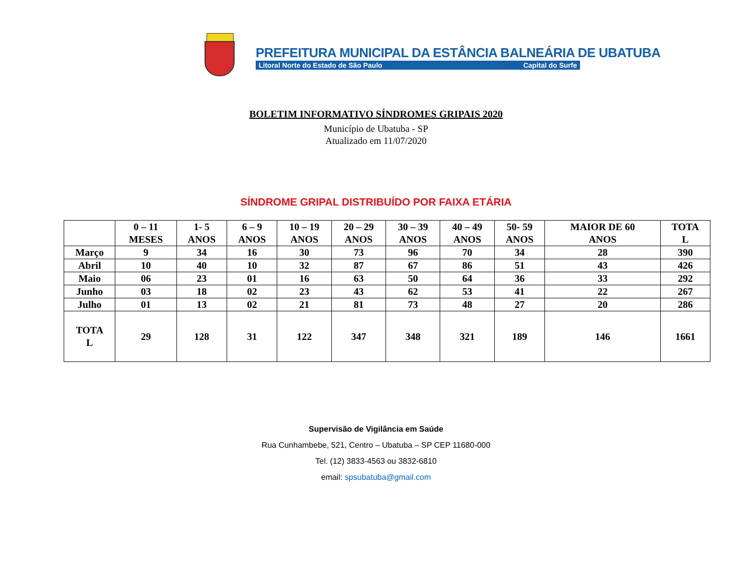PREFEITURA MUNICIPAL DA ESTÂNCIA BALNEÁRIA DE UBATUBA
Litoral Norte do Estado de São Paulo Capital do Surfe
BOLETIM INFORMATIVO SÍNDROMES GRIPAIS 2020
Município de Ubatuba - SP
Atualizado em 11/07/2020
SÍNDROME GRIPAL DISTRIBUÍDO POR FAIXA ETÁRIA
| | 0 – 11 MESES | 1- 5 ANOS | 6 – 9 ANOS | 10 – 19 ANOS | 20 – 29 ANOS | 30 – 39 ANOS | 40 – 49 ANOS | 50- 59 ANOS | MAIOR DE 60 ANOS | TOTA L |
| --- | --- | --- | --- | --- | --- | --- | --- | --- | --- | --- |
| Março | 9 | 34 | 16 | 30 | 73 | 96 | 70 | 34 | 28 | 390 |
| Abril | 10 | 40 | 10 | 32 | 87 | 67 | 86 | 51 | 43 | 426 |
| Maio | 06 | 23 | 01 | 16 | 63 | 50 | 64 | 36 | 33 | 292 |
| Junho | 03 | 18 | 02 | 23 | 43 | 62 | 53 | 41 | 22 | 267 |
| Julho | 01 | 13 | 02 | 21 | 81 | 73 | 48 | 27 | 20 | 286 |
| TOTA L | 29 | 128 | 31 | 122 | 347 | 348 | 321 | 189 | 146 | 1661 |
Supervisão de Vigilância em Saúde
Rua Cunhambebe, 521, Centro – Ubatuba – SP CEP 11680-000
Tel. (12) 3833-4563 ou 3832-6810
email: spsubatuba@gmail.com